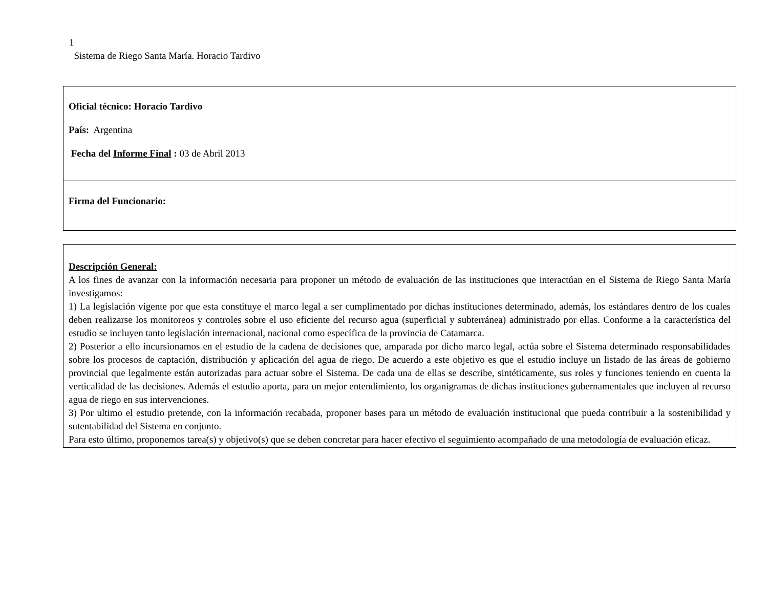1
Sistema de Riego Santa María. Horacio Tardivo
| Oficial técnico: Horacio Tardivo País: Argentina Fecha del Informe Final : 03 de Abril 2013 |
| Firma del Funcionario: |
| Descripción General: A los fines de avanzar con la información necesaria para proponer un método de evaluación de las instituciones que interactúan en el Sistema de Riego Santa María investigamos: 1) La legislación vigente por que esta constituye el marco legal a ser cumplimentado por dichas instituciones determinado, además, los estándares dentro de los cuales deben realizarse los monitoreos y controles sobre el uso eficiente del recurso agua (superficial y subterránea) administrado por ellas. Conforme a la característica del estudio se incluyen tanto legislación internacional, nacional como específica de la provincia de Catamarca. 2) Posterior a ello incursionamos en el estudio de la cadena de decisiones que, amparada por dicho marco legal, actúa sobre el Sistema determinado responsabilidades sobre los procesos de captación, distribución y aplicación del agua de riego. De acuerdo a este objetivo es que el estudio incluye un listado de las áreas de gobierno provincial que legalmente están autorizadas para actuar sobre el Sistema. De cada una de ellas se describe, sintéticamente, sus roles y funciones teniendo en cuenta la verticalidad de las decisiones. Además el estudio aporta, para un mejor entendimiento, los organigramas de dichas instituciones gubernamentales que incluyen al recurso agua de riego en sus intervenciones. 3) Por ultimo el estudio pretende, con la información recabada, proponer bases para un método de evaluación institucional que pueda contribuir a la sostenibilidad y sutentabilidad del Sistema en conjunto. Para esto último, proponemos tarea(s) y objetivo(s) que se deben concretar para hacer efectivo el seguimiento acompañado de una metodología de evaluación eficaz. |